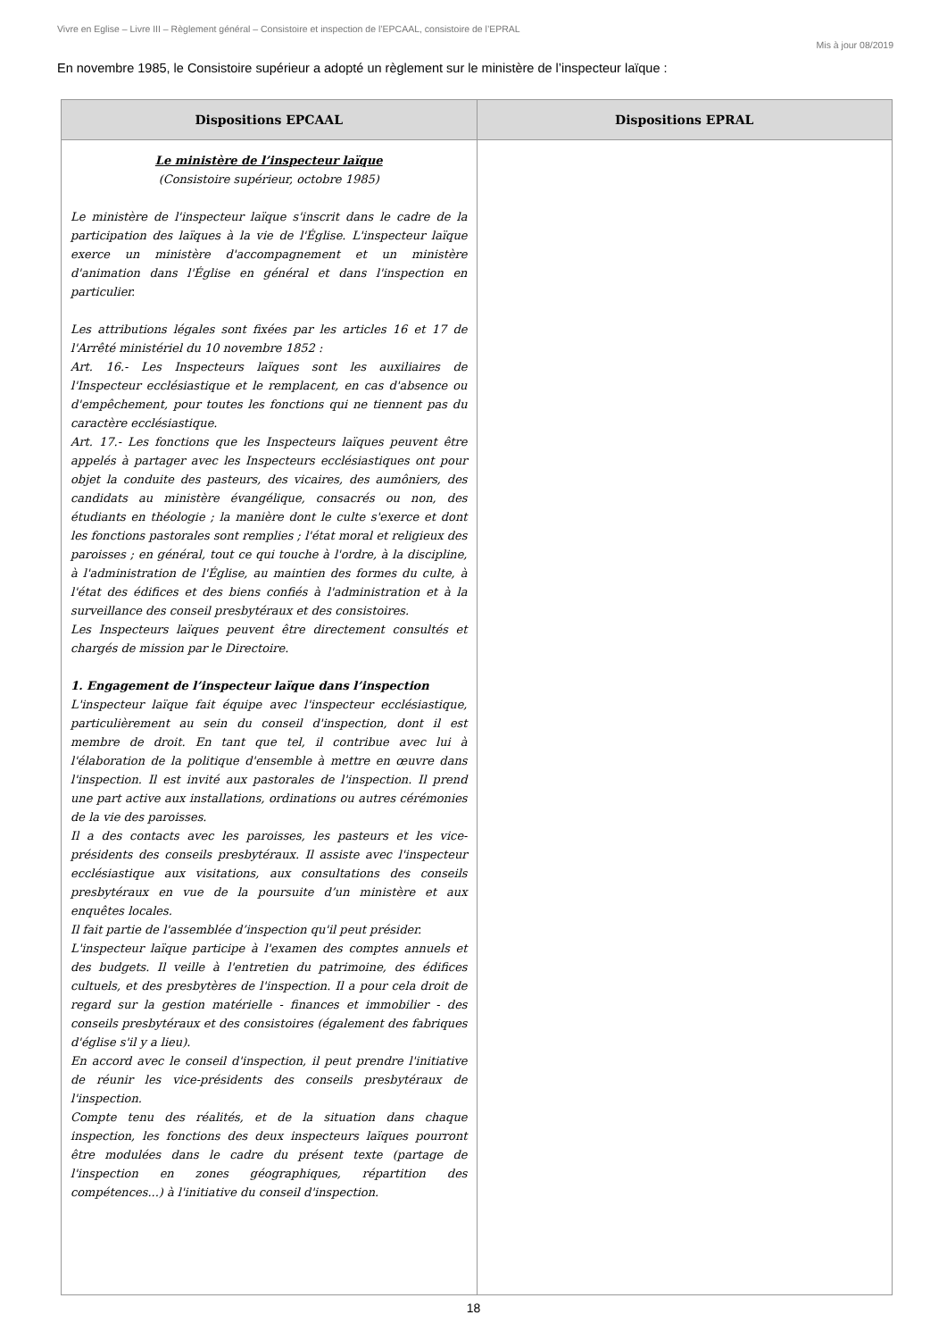Vivre en Eglise – Livre III – Règlement général – Consistoire et inspection de l’EPCAAL, consistoire de l’EPRAL
Mis à jour 08/2019
En novembre 1985, le Consistoire supérieur a adopté un règlement sur le ministère de l’inspecteur laïque :
| Dispositions EPCAAL | Dispositions EPRAL |
| --- | --- |
| Le ministère de l’inspecteur laïque (Consistoire supérieur, octobre 1985) Le ministère de l'inspecteur laïque s'inscrit dans le cadre de la participation des laïques à la vie de l'Église. L'inspecteur laïque exerce un ministère d'accompagnement et un ministère d'animation dans l'Église en général et dans l'inspection en particulier. Les attributions légales sont fixées par les articles 16 et 17 de l'Arrêté ministériel du 10 novembre 1852 : Art. 16.- Les Inspecteurs laïques sont les auxiliaires de l'Inspecteur ecclésiastique et le remplacent, en cas d'absence ou d'empêchement, pour toutes les fonctions qui ne tiennent pas du caractère ecclésiastique. Art. 17.- Les fonctions que les Inspecteurs laïques peuvent être appelés à partager avec les Inspecteurs ecclésiastiques ont pour objet la conduite des pasteurs, des vicaires, des aumôniers, des candidats au ministère évangélique, consacrés ou non, des étudiants en théologie ; la manière dont le culte s'exerce et dont les fonctions pastorales sont remplies ; l'état moral et religieux des paroisses ; en général, tout ce qui touche à l'ordre, à la discipline, à l'administration de l'Église, au maintien des formes du culte, à l'état des édifices et des biens confiés à l'administration et à la surveillance des conseil presbytéraux et des consistoires. Les Inspecteurs laïques peuvent être directement consultés et chargés de mission par le Directoire. 1. Engagement de l’inspecteur laïque dans l’inspection L'inspecteur laïque fait équipe avec l'inspecteur ecclésiastique, particulièrement au sein du conseil d'inspection, dont il est membre de droit. En tant que tel, il contribue avec lui à l'élaboration de la politique d'ensemble à mettre en œuvre dans l'inspection. Il est invité aux pastorales de l'inspection. Il prend une part active aux installations, ordinations ou autres cérémonies de la vie des paroisses. Il a des contacts avec les paroisses, les pasteurs et les vice-présidents des conseils presbytéraux. Il assiste avec l'inspecteur ecclésiastique aux visitations, aux consultations des conseils presbytéraux en vue de la poursuite d’un ministère et aux enquêtes locales. Il fait partie de l'assemblée d’inspection qu'il peut présider. L'inspecteur laïque participe à l'examen des comptes annuels et des budgets. Il veille à l'entretien du patrimoine, des édifices cultuels, et des presbytères de l'inspection. Il a pour cela droit de regard sur la gestion matérielle - finances et immobilier - des conseils presbytéraux et des consistoires (également des fabriques d'église s'il y a lieu). En accord avec le conseil d'inspection, il peut prendre l'initiative de réunir les vice-présidents des conseils presbytéraux de l'inspection. Compte tenu des réalités, et de la situation dans chaque inspection, les fonctions des deux inspecteurs laïques pourront être modulées dans le cadre du présent texte (partage de l'inspection en zones géographiques, répartition des compétences...) à l'initiative du conseil d'inspection. | |
18